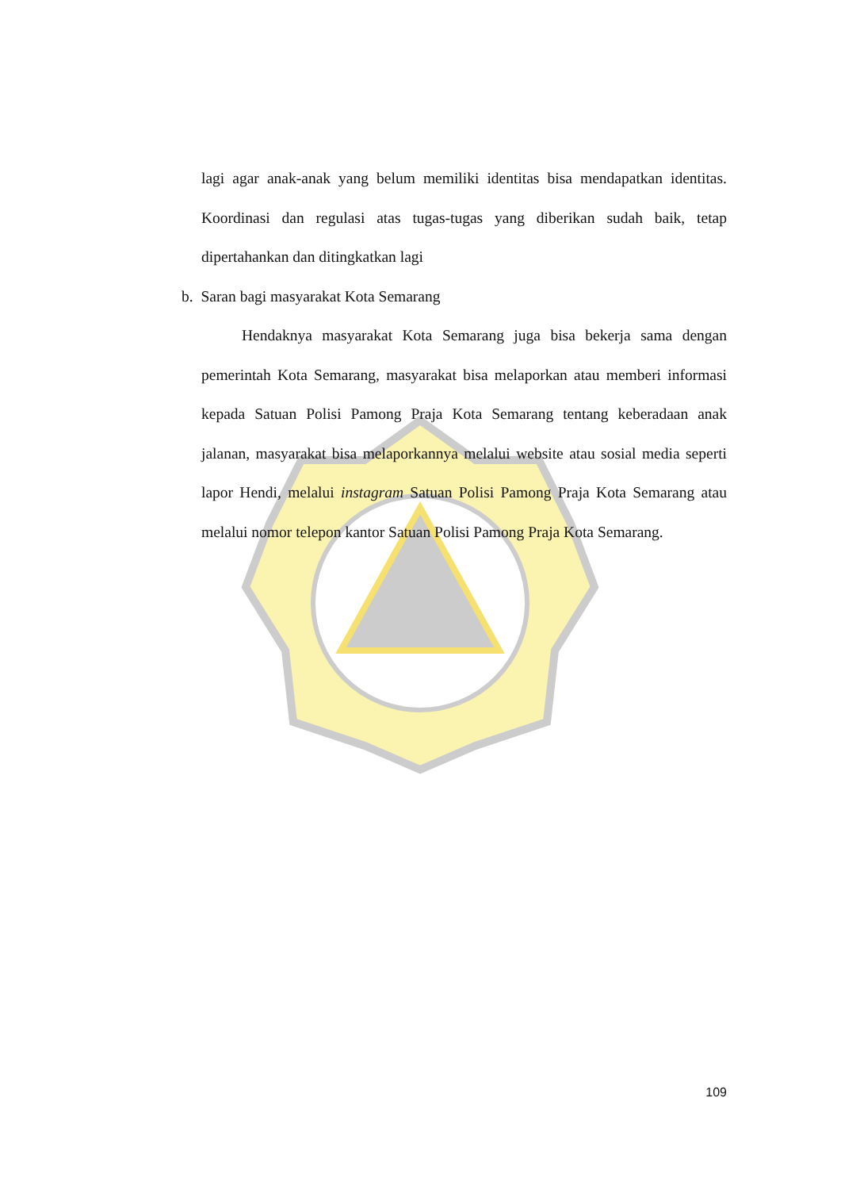lagi agar anak-anak yang belum memiliki identitas bisa mendapatkan identitas. Koordinasi dan regulasi atas tugas-tugas yang diberikan sudah baik, tetap dipertahankan dan ditingkatkan lagi
b. Saran bagi masyarakat Kota Semarang
Hendaknya masyarakat Kota Semarang juga bisa bekerja sama dengan pemerintah Kota Semarang, masyarakat bisa melaporkan atau memberi informasi kepada Satuan Polisi Pamong Praja Kota Semarang tentang keberadaan anak jalanan, masyarakat bisa melaporkannya melalui website atau sosial media seperti lapor Hendi, melalui instagram Satuan Polisi Pamong Praja Kota Semarang atau melalui nomor telepon kantor Satuan Polisi Pamong Praja Kota Semarang.
109